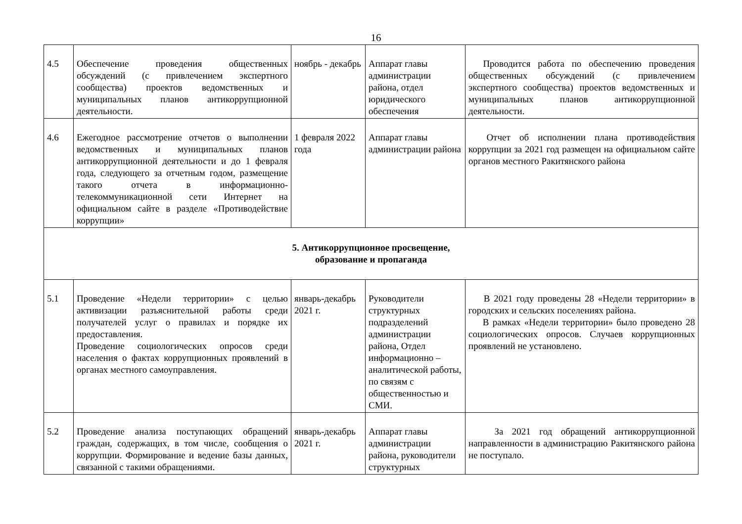16
| 4.5 | Обеспечение проведения общественных обсуждений (с привлечением экспертного сообщества) проектов ведомственных и муниципальных планов антикоррупционной деятельности. | ноябрь - декабрь | Аппарат главы администрации района, отдел юридического обеспечения | Проводится работа по обеспечению проведения общественных обсуждений (с привлечением экспертного сообщества) проектов ведомственных и муниципальных планов антикоррупционной деятельности. |
| 4.6 | Ежегодное рассмотрение отчетов о выполнении ведомственных и муниципальных планов антикоррупционной деятельности и до 1 февраля года, следующего за отчетным годом, размещение такого отчета в информационно-телекоммуникационной сети Интернет на официальном сайте в разделе «Противодействие коррупции» | 1 февраля 2022 года | Аппарат главы администрации района | Отчет об исполнении плана противодействия коррупции за 2021 год размещен на официальном сайте органов местного Ракитянского района |
| 5. Антикоррупционное просвещение, образование и пропаганда | | | | |
| 5.1 | Проведение «Недели территории» с целью активизации разъяснительной работы среди получателей услуг о правилах и порядке их предоставления. Проведение социологических опросов среди населения о фактах коррупционных проявлений в органах местного самоуправления. | январь-декабрь 2021 г. | Руководители структурных подразделений администрации района, Отдел информационно – аналитической работы, по связям с общественностью и СМИ. | В 2021 году проведены 28 «Недели территории» в городских и сельских поселениях района. В рамках «Недели территории» было проведено 28 социологических опросов. Случаев коррупционных проявлений не установлено. |
| 5.2 | Проведение анализа поступающих обращений граждан, содержащих, в том числе, сообщения о коррупции. Формирование и ведение базы данных, связанной с такими обращениями. | январь-декабрь 2021 г. | Аппарат главы администрации района, руководители структурных | За 2021 год обращений антикоррупционной направленности в администрацию Ракитянского района не поступало. |